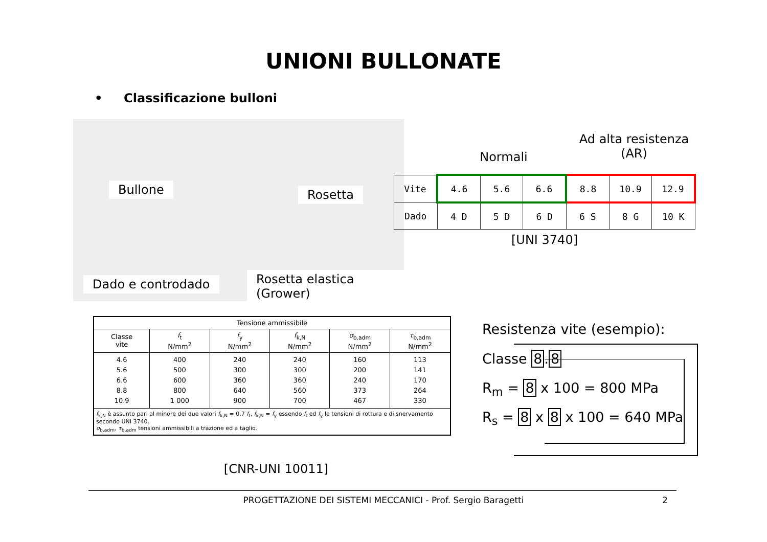UNIONI BULLONATE
• Classificazione bulloni
Bullone Rosetta
Dado e controdado Rosetta elastica (Grower)
Ad alta resistenza
(AR)
Normali
| Vite | 4.6 | 5.6 | 6.6 | 8.8 | 10.9 | 12.9 |
| Dado | 4 D | 5 D | 6 D | 6 S | 8 G | 10 K |
[UNI 3740]
| Tensione ammissibile | | | | | |
| --- | --- | --- | --- | --- | --- |
| Classe vite | f<sub>t</sub> N/mm<sup>2</sup> | f<sub>y</sub> N/mm<sup>2</sup> | f<sub>k,N</sub> N/mm<sup>2</sup> | σ<sub>b,adm</sub> N/mm<sup>2</sup> | τ<sub>b,adm</sub> N/mm<sup>2</sup> |
| 4.6 5.6 6.6 8.8 10.9 | 400 500 600 800 1 000 | 240 300 360 640 900 | 240 300 360 560 700 | 160 200 240 373 467 | 113 141 170 264 330 |
| f<sub>k,N</sub> è assunto pari al minore dei due valori f<sub>k,N</sub> = 0,7 f<sub>t</sub>, f<sub>k,N</sub> = f<sub>y</sub> essendo f<sub>t</sub> ed f<sub>y</sub> le tensioni di rottura e di snervamento secondo UNI 3740. σ<sub>b,adm</sub>, τ<sub>b,adm</sub> tensioni ammissibili a trazione ed a taglio. | | | | | |
[CNR-UNI 10011]
Resistenza vite (esempio):
Classe 8.8
R<sub>m</sub> = 8 x 100 = 800 MPa
R<sub>s</sub> = 8 x 8 x 100 = 640 MPa
PROGETTAZIONE DEI SISTEMI MECCANICI - Prof. Sergio Baragetti 2